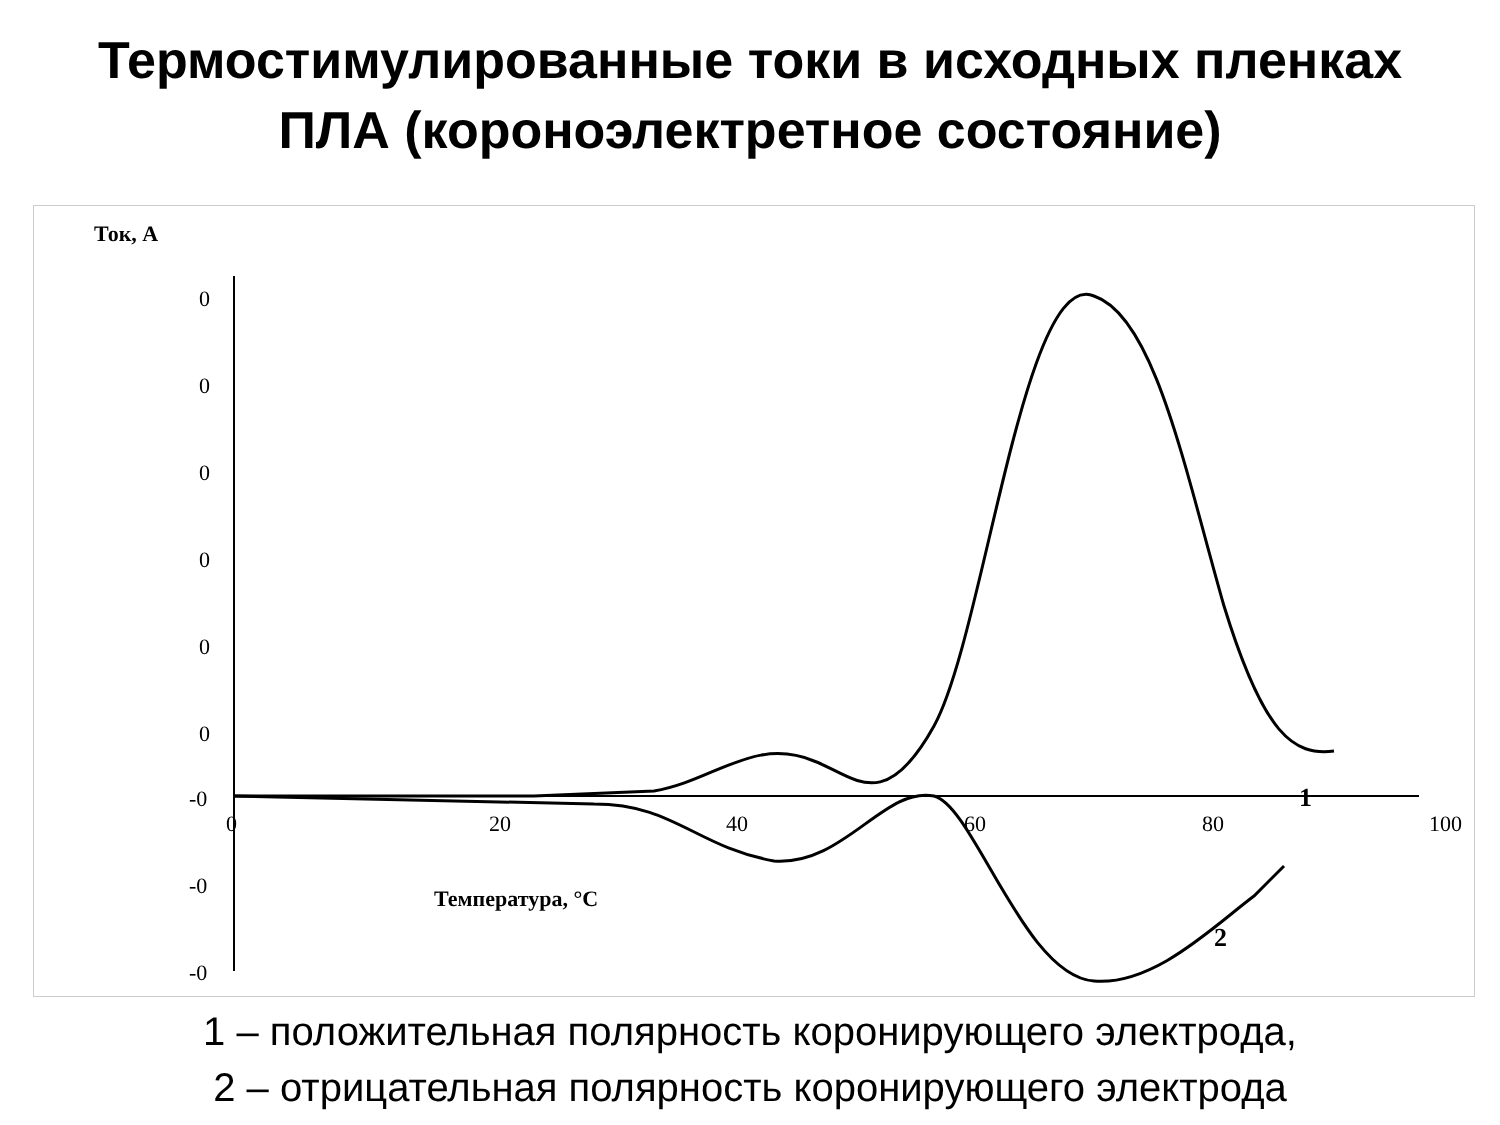Термостимулированные токи в исходных пленках
ПЛА (короноэлектретное состояние)
Ток, А
0
0
0
0
0
0
-0
-0
-0
0
20
40
60
80
100
Температура, °C
1
2
1 – положительная полярность коронирующего электрода,
2 – отрицательная полярность коронирующего электрода